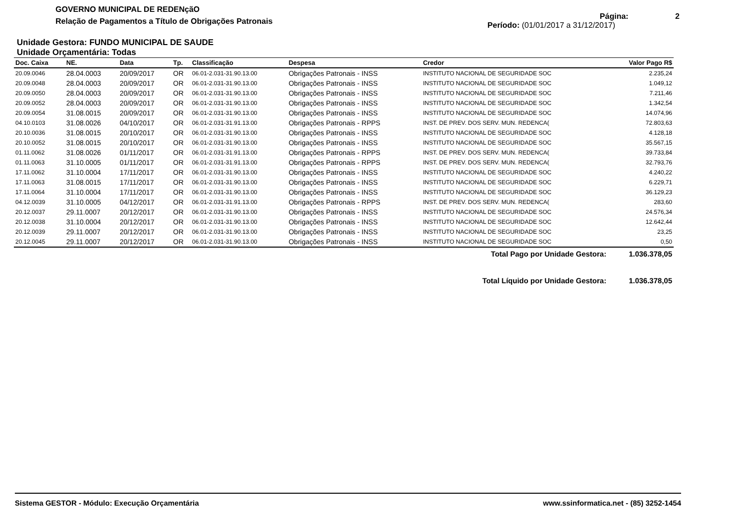GOVERNO MUNICIPAL DE REDENçãO
Relação de Pagamentos a Título de Obrigações Patronais
Página: 2
Período: (01/01/2017 a 31/12/2017)
Unidade Gestora: FUNDO MUNICIPAL DE SAUDE
Unidade Orçamentária: Todas
| Doc. Caixa | NE. | Data | Tp. | Classificação | Despesa | Credor | Valor Pago R$ |
| --- | --- | --- | --- | --- | --- | --- | --- |
| 20.09.0046 | 28.04.0003 | 20/09/2017 | OR | 06.01-2.031-31.90.13.00 | Obrigações Patronais - INSS | INSTITUTO NACIONAL DE SEGURIDADE SOC | 2.235,24 |
| 20.09.0048 | 28.04.0003 | 20/09/2017 | OR | 06.01-2.031-31.90.13.00 | Obrigações Patronais - INSS | INSTITUTO NACIONAL DE SEGURIDADE SOC | 1.049,12 |
| 20.09.0050 | 28.04.0003 | 20/09/2017 | OR | 06.01-2.031-31.90.13.00 | Obrigações Patronais - INSS | INSTITUTO NACIONAL DE SEGURIDADE SOC | 7.211,46 |
| 20.09.0052 | 28.04.0003 | 20/09/2017 | OR | 06.01-2.031-31.90.13.00 | Obrigações Patronais - INSS | INSTITUTO NACIONAL DE SEGURIDADE SOC | 1.342,54 |
| 20.09.0054 | 31.08.0015 | 20/09/2017 | OR | 06.01-2.031-31.90.13.00 | Obrigações Patronais - INSS | INSTITUTO NACIONAL DE SEGURIDADE SOC | 14.074,96 |
| 04.10.0103 | 31.08.0026 | 04/10/2017 | OR | 06.01-2.031-31.91.13.00 | Obrigações Patronais - RPPS | INST. DE PREV. DOS SERV. MUN. REDENCA( | 72.803,63 |
| 20.10.0036 | 31.08.0015 | 20/10/2017 | OR | 06.01-2.031-31.90.13.00 | Obrigações Patronais - INSS | INSTITUTO NACIONAL DE SEGURIDADE SOC | 4.128,18 |
| 20.10.0052 | 31.08.0015 | 20/10/2017 | OR | 06.01-2.031-31.90.13.00 | Obrigações Patronais - INSS | INSTITUTO NACIONAL DE SEGURIDADE SOC | 35.567,15 |
| 01.11.0062 | 31.08.0026 | 01/11/2017 | OR | 06.01-2.031-31.91.13.00 | Obrigações Patronais - RPPS | INST. DE PREV. DOS SERV. MUN. REDENCA( | 39.733,84 |
| 01.11.0063 | 31.10.0005 | 01/11/2017 | OR | 06.01-2.031-31.91.13.00 | Obrigações Patronais - RPPS | INST. DE PREV. DOS SERV. MUN. REDENCA( | 32.793,76 |
| 17.11.0062 | 31.10.0004 | 17/11/2017 | OR | 06.01-2.031-31.90.13.00 | Obrigações Patronais - INSS | INSTITUTO NACIONAL DE SEGURIDADE SOC | 4.240,22 |
| 17.11.0063 | 31.08.0015 | 17/11/2017 | OR | 06.01-2.031-31.90.13.00 | Obrigações Patronais - INSS | INSTITUTO NACIONAL DE SEGURIDADE SOC | 6.229,71 |
| 17.11.0064 | 31.10.0004 | 17/11/2017 | OR | 06.01-2.031-31.90.13.00 | Obrigações Patronais - INSS | INSTITUTO NACIONAL DE SEGURIDADE SOC | 36.129,23 |
| 04.12.0039 | 31.10.0005 | 04/12/2017 | OR | 06.01-2.031-31.91.13.00 | Obrigações Patronais - RPPS | INST. DE PREV. DOS SERV. MUN. REDENCA( | 283,60 |
| 20.12.0037 | 29.11.0007 | 20/12/2017 | OR | 06.01-2.031-31.90.13.00 | Obrigações Patronais - INSS | INSTITUTO NACIONAL DE SEGURIDADE SOC | 24.576,34 |
| 20.12.0038 | 31.10.0004 | 20/12/2017 | OR | 06.01-2.031-31.90.13.00 | Obrigações Patronais - INSS | INSTITUTO NACIONAL DE SEGURIDADE SOC | 12.642,44 |
| 20.12.0039 | 29.11.0007 | 20/12/2017 | OR | 06.01-2.031-31.90.13.00 | Obrigações Patronais - INSS | INSTITUTO NACIONAL DE SEGURIDADE SOC | 23,25 |
| 20.12.0045 | 29.11.0007 | 20/12/2017 | OR | 06.01-2.031-31.90.13.00 | Obrigações Patronais - INSS | INSTITUTO NACIONAL DE SEGURIDADE SOC | 0,50 |
| | | | | | | Total Pago por Unidade Gestora: | 1.036.378,05 |
| | | | | | | Total Líquido por Unidade Gestora: | 1.036.378,05 |
Sistema GESTOR - Módulo: Execução Orçamentária www.ssinformatica.net - (85) 3252-1454